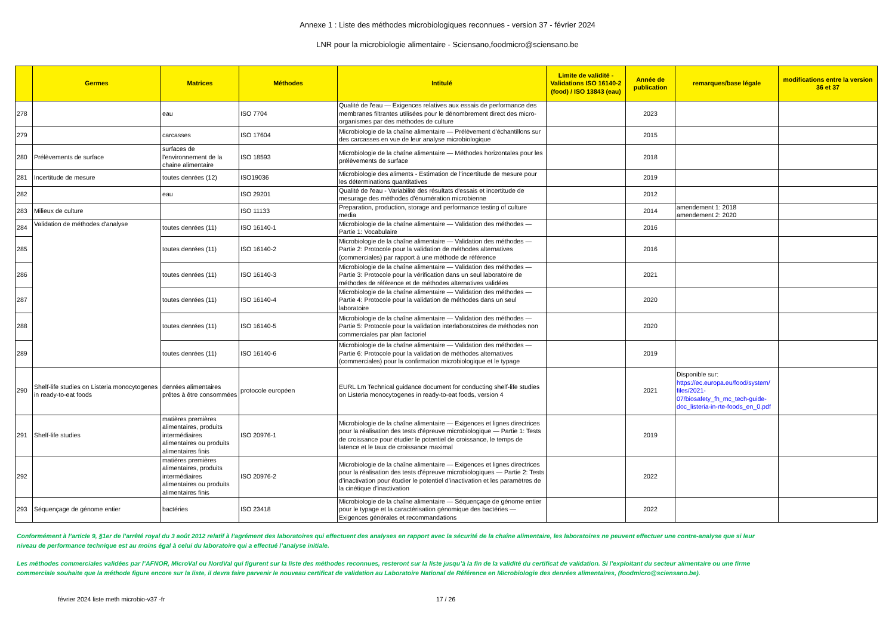Annexe 1 : Liste des méthodes microbiologiques reconnues - version 37 - février 2024
LNR pour la microbiologie alimentaire - Sciensano,foodmicro@sciensano.be
| | Germes | Matrices | Méthodes | Intitulé | Limite de validité - Validations ISO 16140-2 (food) / ISO 13843 (eau) | Année de publication | remarques/base légale | modifications entre la version 36 et 37 |
| --- | --- | --- | --- | --- | --- | --- | --- | --- |
| 278 | | eau | ISO 7704 | Qualité de l'eau — Exigences relatives aux essais de performance des membranes filtrantes utilisées pour le dénombrement direct des micro-organismes par des méthodes de culture | | 2023 | | |
| 279 | | carcasses | ISO 17604 | Microbiologie de la chaîne alimentaire — Prélèvement d'échantillons sur des carcasses en vue de leur analyse microbiologique | | 2015 | | |
| 280 | Prélèvements de surface | surfaces de l'environnement de la chaine alimentaire | ISO 18593 | Microbiologie de la chaîne alimentaire — Méthodes horizontales pour les prélèvements de surface | | 2018 | | |
| 281 | Incertitude de mesure | toutes denrées (12) | ISO19036 | Microbiologie des aliments - Estimation de l'incertitude de mesure pour les déterminations quantitatives | | 2019 | | |
| 282 | | eau | ISO 29201 | Qualité de l'eau - Variabilité des résultats d'essais et incertitude de mesurage des méthodes d'énumération microbienne | | 2012 | | |
| 283 | Milieux de culture | | ISO 11133 | Preparation, production, storage and performance testing of culture media | | 2014 | amendement 1: 2018 amendement 2: 2020 | |
| 284 | Validation de méthodes d'analyse | toutes denrées (11) | ISO 16140-1 | Microbiologie de la chaîne alimentaire — Validation des méthodes — Partie 1: Vocabulaire | | 2016 | | |
| 285 | | toutes denrées (11) | ISO 16140-2 | Microbiologie de la chaîne alimentaire — Validation des méthodes — Partie 2: Protocole pour la validation de méthodes alternatives (commerciales) par rapport à une méthode de référence | | 2016 | | |
| 286 | | toutes denrées (11) | ISO 16140-3 | Microbiologie de la chaîne alimentaire — Validation des méthodes — Partie 3: Protocole pour la vérification dans un seul laboratoire de méthodes de référence et de méthodes alternatives validées | | 2021 | | |
| 287 | | toutes denrées (11) | ISO 16140-4 | Microbiologie de la chaîne alimentaire — Validation des méthodes — Partie 4: Protocole pour la validation de méthodes dans un seul laboratoire | | 2020 | | |
| 288 | | toutes denrées (11) | ISO 16140-5 | Microbiologie de la chaîne alimentaire — Validation des méthodes — Partie 5: Protocole pour la validation interlaboratoires de méthodes non commerciales par plan factoriel | | 2020 | | |
| 289 | | toutes denrées (11) | ISO 16140-6 | Microbiologie de la chaîne alimentaire — Validation des méthodes — Partie 6: Protocole pour la validation de méthodes alternatives (commerciales) pour la confirmation microbiologique et le typage | | 2019 | | |
| 290 | Shelf-life studies on Listeria monocytogenes in ready-to-eat foods | denrées alimentaires prêtes à être consommées | protocole européen | EURL Lm Technical guidance document for conducting shelf-life studies on Listeria monocytogenes in ready-to-eat foods, version 4 | | 2021 | Disponible sur: https://ec.europa.eu/food/system/ files/2021- 07/biosafety_fh_mc_tech-guide-doc_listeria-in-rte-foods_en_0.pdf | |
| 291 | Shelf-life studies | matières premières alimentaires, produits intermédiaires alimentaires ou produits alimentaires finis | ISO 20976-1 | Microbiologie de la chaîne alimentaire — Exigences et lignes directrices pour la réalisation des tests d'épreuve microbiologique — Partie 1: Tests de croissance pour étudier le potentiel de croissance, le temps de latence et le taux de croissance maximal | | 2019 | | |
| 292 | | matières premières alimentaires, produits intermédiaires alimentaires ou produits alimentaires finis | ISO 20976-2 | Microbiologie de la chaîne alimentaire — Exigences et lignes directrices pour la réalisation des tests d'épreuve microbiologiques — Partie 2: Tests d’inactivation pour étudier le potentiel d’inactivation et les paramètres de la cinétique d’inactivation | | 2022 | | |
| 293 | Séquençage de génome entier | bactéries | ISO 23418 | Microbiologie de la chaîne alimentaire — Séquençage de génome entier pour le typage et la caractérisation génomique des bactéries — Exigences générales et recommandations | | 2022 | | |
Conformément à l’article 9, §1er de l’arrêté royal du 3 août 2012 relatif à l’agrément des laboratoires qui effectuent des analyses en rapport avec la sécurité de la chaîne alimentaire, les laboratoires ne peuvent effectuer une contre-analyse que si leur niveau de performance technique est au moins égal à celui du laboratoire qui a effectué l’analyse initiale.
Les méthodes commerciales validées par l’AFNOR, MicroVal ou NordVal qui figurent sur la liste des méthodes reconnues, resteront sur la liste jusqu’à la fin de la validité du certificat de validation. Si l’exploitant du secteur alimentaire ou une firme commerciale souhaite que la méthode figure encore sur la liste, il devra faire parvenir le nouveau certificat de validation au Laboratoire National de Référence en Microbiologie des denrées alimentaires, (foodmicro@sciensano.be).
février 2024 liste meth microbio-v37 -fr 17 / 26